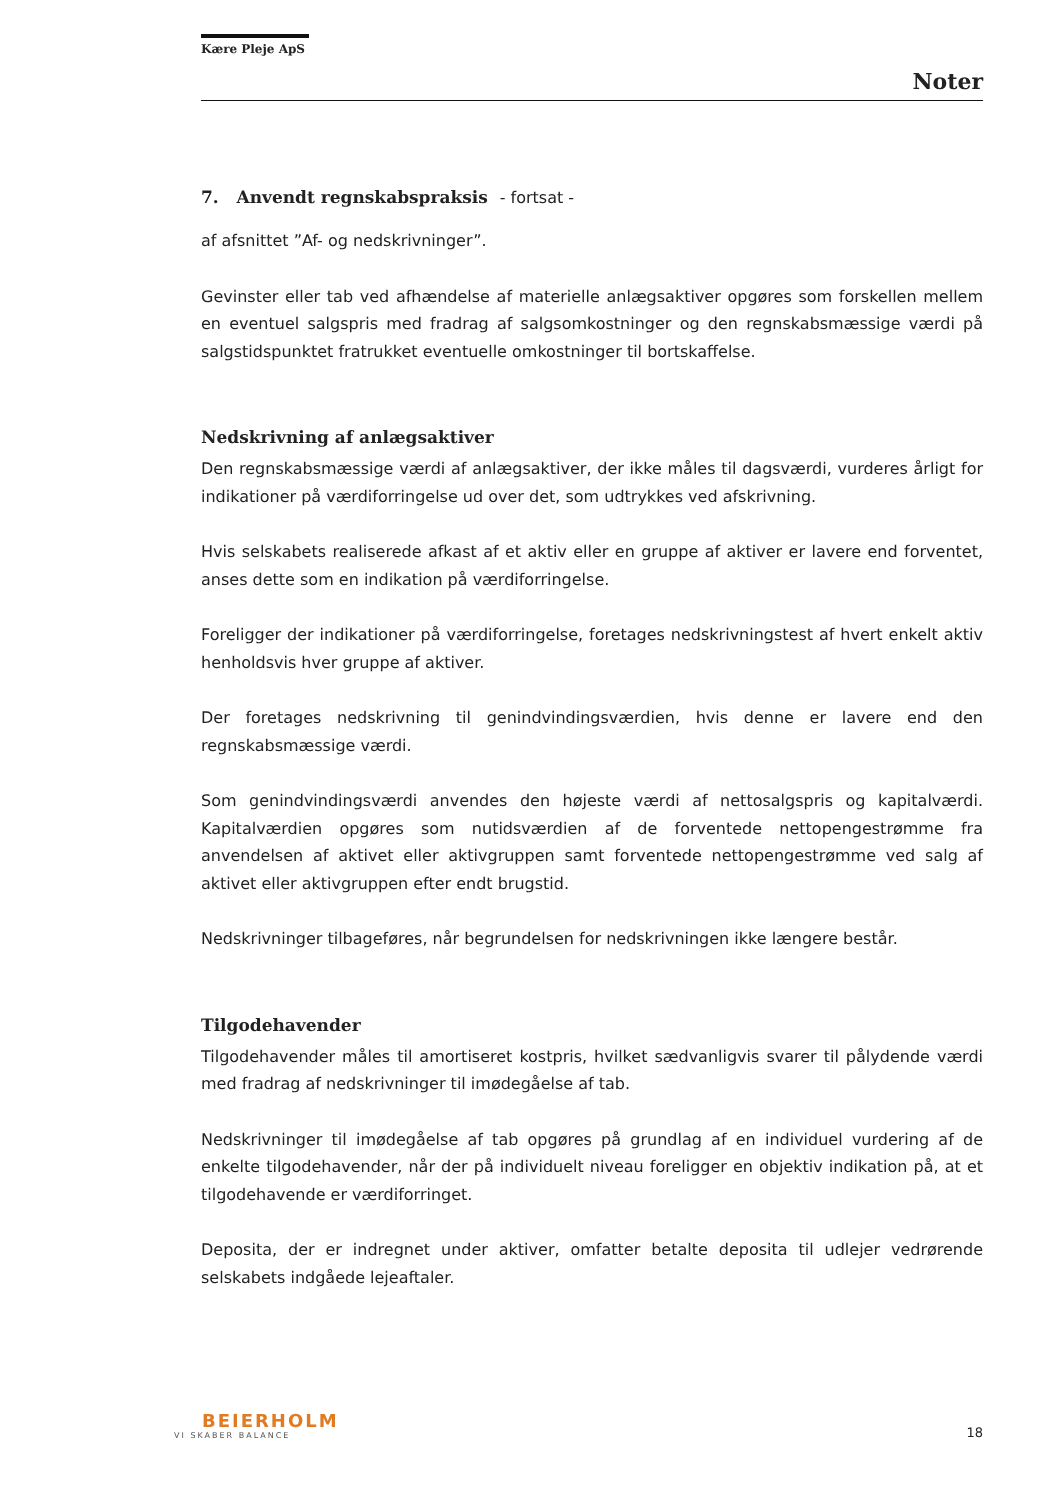Kære Pleje ApS
Noter
7. Anvendt regnskabspraksis - fortsat -
af afsnittet ”Af- og nedskrivninger”.
Gevinster eller tab ved afhændelse af materielle anlægsaktiver opgøres som forskellen mellem en eventuel salgspris med fradrag af salgsomkostninger og den regnskabsmæssige værdi på salgstidspunktet fratrukket eventuelle omkostninger til bortskaffelse.
Nedskrivning af anlægsaktiver
Den regnskabsmæssige værdi af anlægsaktiver, der ikke måles til dagsværdi, vurderes årligt for indikationer på værdiforringelse ud over det, som udtrykkes ved afskrivning.
Hvis selskabets realiserede afkast af et aktiv eller en gruppe af aktiver er lavere end forventet, anses dette som en indikation på værdiforringelse.
Foreligger der indikationer på værdiforringelse, foretages nedskrivningstest af hvert enkelt aktiv henholdsvis hver gruppe af aktiver.
Der foretages nedskrivning til genindvindingsværdien, hvis denne er lavere end den regnskabsmæssige værdi.
Som genindvindingsværdi anvendes den højeste værdi af nettosalgspris og kapitalværdi. Kapitalværdien opgøres som nutidsværdien af de forventede nettopengestrømme fra anvendelsen af aktivet eller aktivgruppen samt forventede nettopengestrømme ved salg af aktivet eller aktivgruppen efter endt brugstid.
Nedskrivninger tilbageføres, når begrundelsen for nedskrivningen ikke længere består.
Tilgodehavender
Tilgodehavender måles til amortiseret kostpris, hvilket sædvanligvis svarer til pålydende værdi med fradrag af nedskrivninger til imødegåelse af tab.
Nedskrivninger til imødegåelse af tab opgøres på grundlag af en individuel vurdering af de enkelte tilgodehavender, når der på individuelt niveau foreligger en objektiv indikation på, at et tilgodehavende er værdiforringet.
Deposita, der er indregnet under aktiver, omfatter betalte deposita til udlejer vedrørende selskabets indgåede lejeaftaler.
BEIERHOLM
VI SKABER BALANCE
18